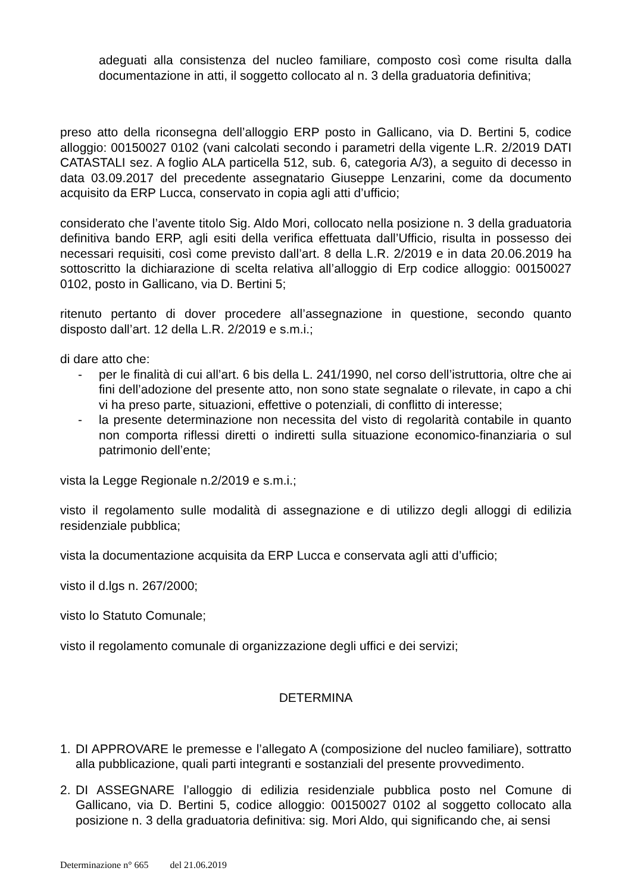adeguati alla consistenza del nucleo familiare, composto così come risulta dalla documentazione in atti, il soggetto collocato al n. 3 della graduatoria definitiva;
preso atto della riconsegna dell’alloggio ERP posto in Gallicano, via D. Bertini 5, codice alloggio: 00150027 0102 (vani calcolati secondo i parametri della vigente L.R. 2/2019 DATI CATASTALI sez. A foglio ALA particella 512, sub. 6, categoria A/3), a seguito di decesso in data 03.09.2017 del precedente assegnatario Giuseppe Lenzarini, come da documento acquisito da ERP Lucca, conservato in copia agli atti d’ufficio;
considerato che l’avente titolo Sig. Aldo Mori, collocato nella posizione n. 3 della graduatoria definitiva bando ERP, agli esiti della verifica effettuata dall’Ufficio, risulta in possesso dei necessari requisiti, così come previsto dall’art. 8 della L.R. 2/2019 e in data 20.06.2019 ha sottoscritto la dichiarazione di scelta relativa all’alloggio di Erp codice alloggio: 00150027 0102, posto in Gallicano, via D. Bertini 5;
ritenuto pertanto di dover procedere all’assegnazione in questione, secondo quanto disposto dall’art. 12 della L.R. 2/2019 e s.m.i.;
di dare atto che:
- per le finalità di cui all’art. 6 bis della L. 241/1990, nel corso dell’istruttoria, oltre che ai fini dell’adozione del presente atto, non sono state segnalate o rilevate, in capo a chi vi ha preso parte, situazioni, effettive o potenziali, di conflitto di interesse;
- la presente determinazione non necessita del visto di regolarità contabile in quanto non comporta riflessi diretti o indiretti sulla situazione economico-finanziaria o sul patrimonio dell’ente;
vista la Legge Regionale n.2/2019 e s.m.i.;
visto il regolamento sulle modalità di assegnazione e di utilizzo degli alloggi di edilizia residenziale pubblica;
vista la documentazione acquisita da ERP Lucca e conservata agli atti d’ufficio;
visto il d.lgs n. 267/2000;
visto lo Statuto Comunale;
visto il regolamento comunale di organizzazione degli uffici e dei servizi;
DETERMINA
1. DI APPROVARE le premesse e l’allegato A (composizione del nucleo familiare), sottratto alla pubblicazione, quali parti integranti e sostanziali del presente provvedimento.
2. DI ASSEGNARE l’alloggio di edilizia residenziale pubblica posto nel Comune di Gallicano, via D. Bertini 5, codice alloggio: 00150027 0102 al soggetto collocato alla posizione n. 3 della graduatoria definitiva: sig. Mori Aldo, qui significando che, ai sensi
Determinazione n° 665 del 21.06.2019